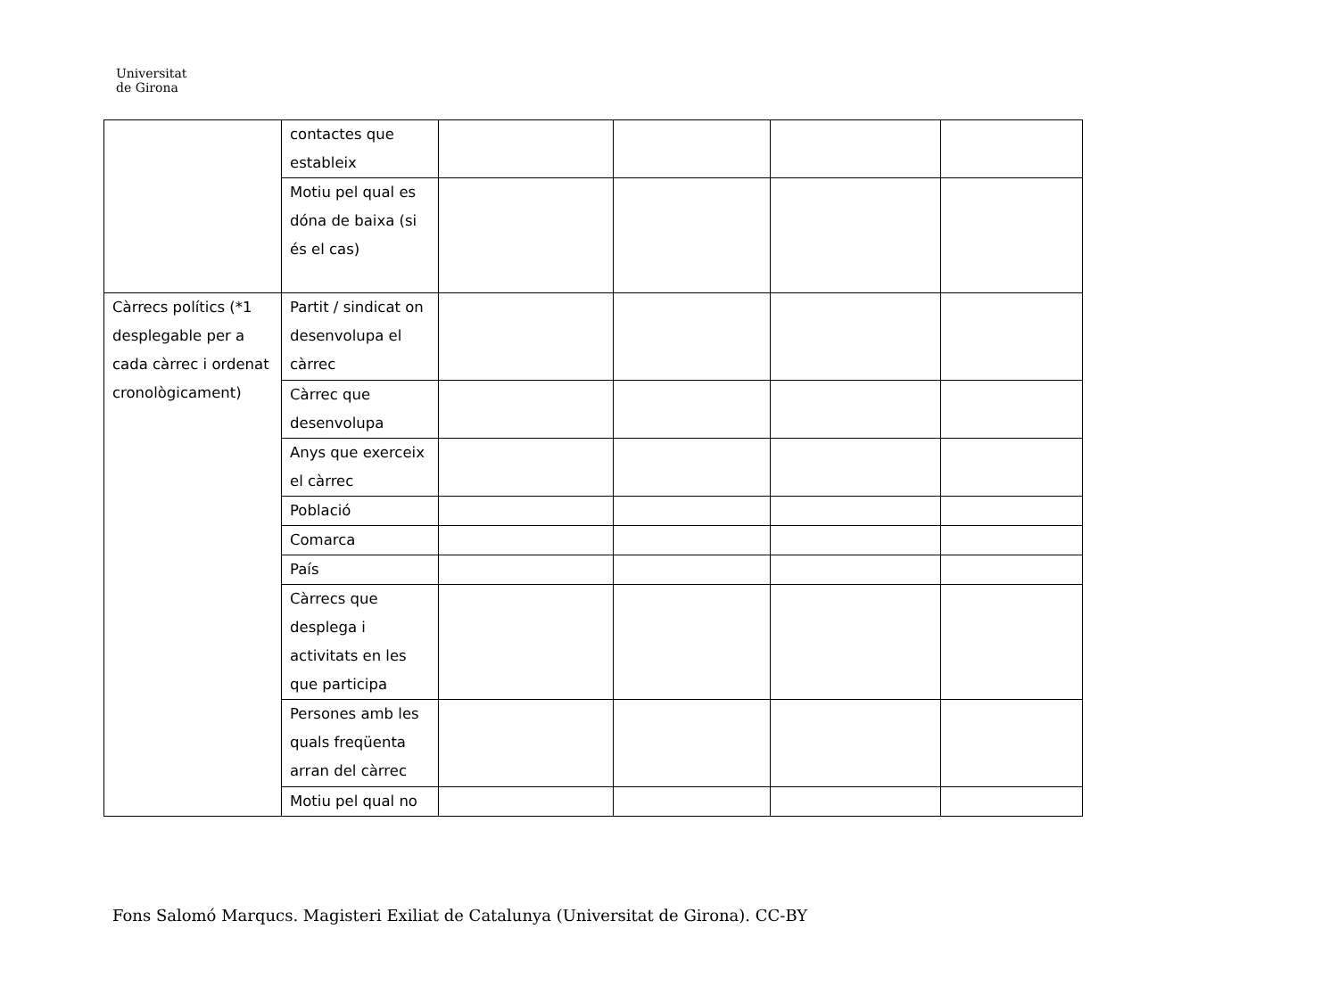Universitat
de Girona
| | contactes que estableix | | | | |
| | Motiu pel qual es dóna de baixa (si és el cas) | | | | |
| Càrrecs polítics (*1 desplegable per a cada càrrec i ordenat cronològicament) | Partit / sindicat on desenvolupa el càrrec | | | | |
| | Càrrec que desenvolupa | | | | |
| | Anys que exerceix el càrrec | | | | |
| | Població | | | | |
| | Comarca | | | | |
| | País | | | | |
| | Càrrecs que desplega i activitats en les que participa | | | | |
| | Persones amb les quals freqüenta arran del càrrec | | | | |
| | Motiu pel qual no | | | | |
Fons Salomó Marqucs. Magisteri Exiliat de Catalunya (Universitat de Girona). CC-BY